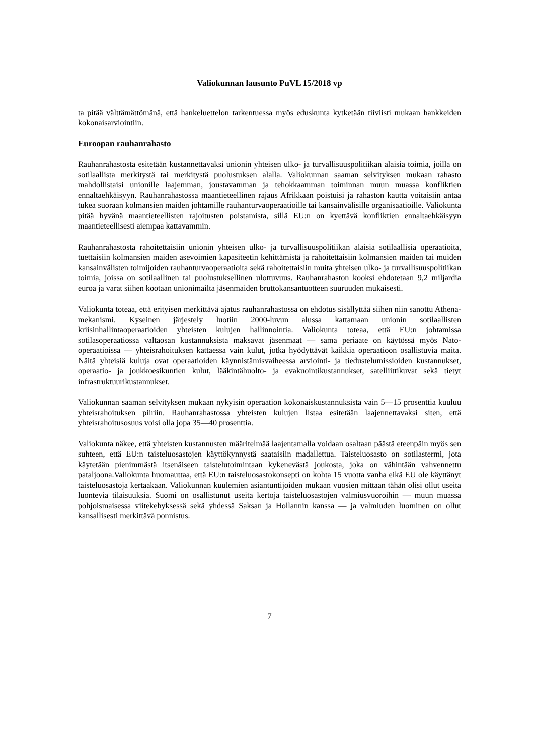Valiokunnan lausunto PuVL 15/2018 vp
ta pitää välttämättömänä, että hankeluettelon tarkentuessa myös eduskunta kytketään tiiviisti mukaan hankkeiden kokonaisarviointiin.
Euroopan rauhanrahasto
Rauhanrahastosta esitetään kustannettavaksi unionin yhteisen ulko- ja turvallisuuspolitiikan alaisia toimia, joilla on sotilaallista merkitystä tai merkitystä puolustuksen alalla. Valiokunnan saaman selvityksen mukaan rahasto mahdollistaisi unionille laajemman, joustavamman ja tehokkaamman toiminnan muun muassa konfliktien ennaltaehkäisyyn. Rauhanrahastossa maantieteellinen rajaus Afrikkaan poistuisi ja rahaston kautta voitaisiin antaa tukea suoraan kolmansien maiden johtamille rauhanturvaoperaatioille tai kansainvälisille organisaatioille. Valiokunta pitää hyvänä maantieteellisten rajoitusten poistamista, sillä EU:n on kyettävä konfliktien ennaltaehkäisyyn maantieteellisesti aiempaa kattavammin.
Rauhanrahastosta rahoitettaisiin unionin yhteisen ulko- ja turvallisuuspolitiikan alaisia sotilaallisia operaatioita, tuettaisiin kolmansien maiden asevoimien kapasiteetin kehittämistä ja rahoitettaisiin kolmansien maiden tai muiden kansainvälisten toimijoiden rauhanturvaoperaatioita sekä rahoitettaisiin muita yhteisen ulko- ja turvallisuuspolitiikan toimia, joissa on sotilaallinen tai puolustuksellinen ulottuvuus. Rauhanrahaston kooksi ehdotetaan 9,2 miljardia euroa ja varat siihen kootaan unionimailta jäsenmaiden bruttokansantuotteen suuruuden mukaisesti.
Valiokunta toteaa, että erityisen merkittävä ajatus rauhanrahastossa on ehdotus sisällyttää siihen niin sanottu Athena-mekanismi. Kyseinen järjestely luotiin 2000-luvun alussa kattamaan unionin sotilaallisten kriisinhallintaoperaatioiden yhteisten kulujen hallinnointia. Valiokunta toteaa, että EU:n johtamissa sotilasoperaatiossa valtaosan kustannuksista maksavat jäsenmaat — sama periaate on käytössä myös Nato-operaatioissa — yhteisrahoituksen kattaessa vain kulut, jotka hyödyttävät kaikkia operaatioon osallistuvia maita. Näitä yhteisiä kuluja ovat operaatioiden käynnistämisvaiheessa arviointi- ja tiedustelumissioiden kustannukset, operaatio- ja joukkoesikuntien kulut, lääkintähuolto- ja evakuointikustannukset, satelliittikuvat sekä tietyt infrastruktuurikustannukset.
Valiokunnan saaman selvityksen mukaan nykyisin operaation kokonaiskustannuksista vain 5—15 prosenttia kuuluu yhteisrahoituksen piiriin. Rauhanrahastossa yhteisten kulujen listaa esitetään laajennettavaksi siten, että yhteisrahoitusosuus voisi olla jopa 35—40 prosenttia.
Valiokunta näkee, että yhteisten kustannusten määritelmää laajentamalla voidaan osaltaan päästä eteenpäin myös sen suhteen, että EU:n taisteluosastojen käyttökynnystä saataisiin madallettua. Taisteluosasto on sotilastermi, jota käytetään pienimmästä itsenäiseen taistelutoimintaan kykenevästä joukosta, joka on vähintään vahvennettu pataljoona.Valiokunta huomauttaa, että EU:n taisteluosastokonsepti on kohta 15 vuotta vanha eikä EU ole käyttänyt taisteluosastoja kertaakaan. Valiokunnan kuulemien asiantuntijoiden mukaan vuosien mittaan tähän olisi ollut useita luontevia tilaisuuksia. Suomi on osallistunut useita kertoja taisteluosastojen valmiusvuoroihin — muun muassa pohjoismaisessa viitekehyksessä sekä yhdessä Saksan ja Hollannin kanssa — ja valmiuden luominen on ollut kansallisesti merkittävä ponnistus.
7